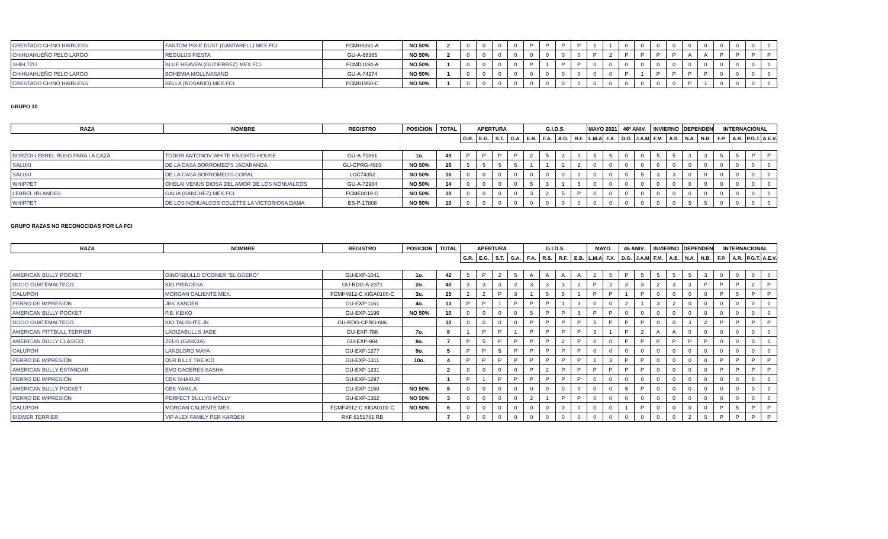| CRESTADO CHINO HAIRLESS | FANTOM PIXIE DUST (CANTARELL) MEX.FCI. | FCMH8261-A | NO 50% | 2 | 0 | 0 | 0 | 0 | P | P | P | P | 1 | 1 | 0 | 0 | 0 | 0 | 0 | 0 | 0 | 0 | 0 | 0 |
| CHIHUAHUEÑO PELO LARGO | REGULUS FIESTA | GU-A-68365 | NO 50% | 2 | 0 | 0 | 0 | 0 | 0 | 0 | 0 | 0 | P | 2 | P | P | P | P | A | A | P | P | P | P |
| SHIH TZU | BLUE HEAVEN (GUTIERREZ) MEX.FCI. | FCMD1194-A | NO 50% | 1 | 0 | 0 | 0 | 0 | P | 1 | P | P | 0 | 0 | 0 | 0 | 0 | 0 | 0 | 0 | 0 | 0 | 0 | 0 |
| CHIHUAHUEÑO PELO LARGO | BOHEMIA MOLLIVASAND | GU-A-74274 | NO 50% | 1 | 0 | 0 | 0 | 0 | 0 | 0 | 0 | 0 | 0 | 0 | P | 1 | P | P | P | P | 0 | 0 | 0 | 0 |
| CRESTADO CHINO HAIRLESS | BELLA (ROSARIO) MEX.FCI. | FCMB1950-C | NO 50% | 1 | 0 | 0 | 0 | 0 | 0 | 0 | 0 | 0 | 0 | 0 | 0 | 0 | 0 | 0 | P | 1 | 0 | 0 | 0 | 0 |
GRUPO 10
| RAZA | NOMBRE | REGISTRO | POSICION | TOTAL | APERTURA | | | | G.I.D.S. | | | | MAYO 2021 | | 46º ANIV. | | INVIERNO | | DEPENDENC | | INTERNACIONAL | | | |
| --- | --- | --- | --- | --- | --- | --- | --- | --- | --- | --- | --- | --- | --- | --- | --- | --- | --- | --- | --- | --- | --- | --- | --- | --- |
| | | | | | G.R. | E.G. | S.T. | G.A. | E.B. | F.A. | A.G. | R.F. | L.M.A. | F.X. | D.G. | J.A.M. | F.M. | A.S. | N.A. | N.B. | F.P. | A.R. | P.G.T. | A.E.V. |
| BORZOI-LEBREL RUSO PARA LA CAZA | TODOR ANTONOV WHITE KNIGHTS HOUSE | GU-A-71861 | 1o. | 49 | P | P | P | P | 2 | 5 | 3 | 3 | 5 | 5 | 0 | 0 | 5 | 5 | 3 | 3 | 5 | 5 | P | P |
| SALUKI | DE LA CASA BORROMEO'S JACARANDA | GU-CPRG-4683 | NO 50% | 26 | 5 | 5 | 5 | 5 | 1 | 1 | 2 | 2 | 0 | 0 | 0 | 0 | 0 | 0 | 0 | 0 | 0 | 0 | 0 | 0 |
| SALUKI | DE LA CASA BORROMEO'S CORAL | LOC74352 | NO 50% | 16 | 0 | 0 | 0 | 0 | 0 | 0 | 0 | 0 | 0 | 0 | 5 | 5 | 3 | 3 | 0 | 0 | 0 | 0 | 0 | 0 |
| WHIPPET | CHELAI VENUS DIOSA DEL AMOR DE LOS NONUALCOS | GU-A-72984 | NO 50% | 14 | 0 | 0 | 0 | 0 | 5 | 3 | 1 | 5 | 0 | 0 | 0 | 0 | 0 | 0 | 0 | 0 | 0 | 0 | 0 | 0 |
| LEBREL IRLANDES | GALIA (SANCHEZ) MEX.FCI. | FCME8019-G | NO 50% | 10 | 0 | 0 | 0 | 0 | 3 | 2 | 5 | P | 0 | 0 | 0 | 0 | 0 | 0 | 0 | 0 | 0 | 0 | 0 | 0 |
| WHIPPET | DE LOS NONUALCOS COLETTE LA VICTORIOSA DAMA | ES-P-17808 | NO 50% | 10 | 0 | 0 | 0 | 0 | 0 | 0 | 0 | 0 | 0 | 0 | 0 | 0 | 0 | 0 | 5 | 5 | 0 | 0 | 0 | 0 |
GRUPO RAZAS NO RECONOCIDAS POR LA FCI
| RAZA | NOMBRE | REGISTRO | POSICION | TOTAL | APERTURA | | | | G.I.D.S. | | | | MAYO | | 46 ANIV. | | INVIERNO | | DEPENDENC | | INTERNACIONAL | | | |
| --- | --- | --- | --- | --- | --- | --- | --- | --- | --- | --- | --- | --- | --- | --- | --- | --- | --- | --- | --- | --- | --- | --- | --- | --- |
| | | | | | G.R. | E.G. | S.T. | G.A. | F.A. | R.S. | R.F. | E.B. | L.M.A. | F.X. | D.G. | J.A.M. | F.M. | A.S. | N.A. | N.B. | F.P. | A.R. | P.G.T. | A.E.V. |
| AMERICAN BULLY POCKET | GINO'SBULLS O'CONER "EL GÜERO" | GU-EXP-1041 | 1o. | 42 | 5 | P | 2 | 5 | A | A | A | A | 2 | 5 | P | 5 | 5 | 5 | 5 | 3 | 0 | 0 | 0 | 0 |
| DOGO GUATEMALTECO | KIO PRINCESA | GU-RDG-A-2371 | 2o. | 40 | 3 | 3 | 3 | 2 | 3 | 3 | 3 | 2 | P | 2 | 3 | 3 | 2 | 3 | 3 | P | P | P | 2 | P |
| CALUPOH | MORGAN CALIENTE MEX. | FCMF4912-C XIGA0100-C | 3o. | 25 | 2 | 2 | P | 3 | 1 | 5 | 5 | 1 | P | P | 1 | P | 0 | 0 | 0 | 0 | P | 5 | P | P |
| PERRO DE IMPRESIÓN | JBK XANDER | GU-EXP-1161 | 4o. | 13 | P | P | 1 | P | P | P | 1 | 3 | 0 | 0 | 2 | 1 | 3 | 2 | 0 | 0 | 0 | 0 | 0 | 0 |
| AMERICAN BULLY POCKET | P.B. KEIKO | GU-EXP-1196 | NO 50% | 10 | 0 | 0 | 0 | 0 | 5 | P | P | 5 | P | P | 0 | 0 | 0 | 0 | 0 | 0 | 0 | 0 | 0 | 0 |
| DOGO GUATEMALTECO | KIO TALISHTE JR. | GU-RDG-CPRG-086 | | 10 | 0 | 0 | 0 | 0 | P | P | P | P | 5 | P | P | P | 0 | 0 | 3 | 2 | P | P | P | P |
| AMERICAN PITTBULL TERRIER | LAOIZABULLS JADE | GU-EXP-788 | 7o. | 8 | 1 | P | P | 1 | P | P | P | P | 3 | 1 | P | 2 | A | A | 0 | 0 | 0 | 0 | 0 | 0 |
| AMERICAN BULLY CLASICO | ZEUS (GARCIA) | GU-EXP-984 | 8o. | 7 | P | 5 | P | P | P | P | 2 | P | 0 | 0 | P | P | P | P | P | P | 0 | 0 | 0 | 0 |
| CALUPOH | LANDLORD MAYA | GU-EXP-1277 | 9o. | 5 | P | P | 5 | P | P | P | P | P | 0 | 0 | 0 | 0 | 0 | 0 | 0 | 0 | 0 | 0 | 0 | 0 |
| PERRO DE IMPRESIÓN | DSR BILLY THE KID | GU-EXP-1311 | 10o. | 4 | P | P | P | P | P | P | P | P | 1 | 3 | P | P | 0 | 0 | 0 | 0 | P | P | P | P |
| AMERICAN BULLY ESTANDAR | EVO CACERES SASHA | GU-EXP-1231 | | 2 | 0 | 0 | 0 | 0 | P | 2 | P | P | P | P | P | P | 0 | 0 | 0 | 0 | P | P | P | P |
| PERRO DE IMPRESIÓN | CBK SHAKUR | GU-EXP-1297 | | 1 | P | 1 | P | P | P | P | P | P | 0 | 0 | 0 | 0 | 0 | 0 | 0 | 0 | 0 | 0 | 0 | 0 |
| AMERICAN BULLY POCKET | CBK YAMILA | GU-EXP-1150 | NO 50% | 5 | 0 | 0 | 0 | 0 | 0 | 0 | 0 | 0 | 0 | 0 | 5 | P | 0 | 0 | 0 | 0 | 0 | 0 | 0 | 0 |
| PERRO DE IMPRESIÓN | PERFECT BULLYS MOLLY | GU-EXP-1362 | NO 50% | 3 | 0 | 0 | 0 | 0 | 2 | 1 | P | P | 0 | 0 | 0 | 0 | 0 | 0 | 0 | 0 | 0 | 0 | 0 | 0 |
| CALUPOH | MORGAN CALIENTE MEX. | FCMF4912-C XIGA0100-C | NO 50% | 6 | 0 | 0 | 0 | 0 | 0 | 0 | 0 | 0 | 0 | 0 | 1 | P | 0 | 0 | 0 | 0 | P | 5 | P | P |
| BIEWER TERRIER | VIP ALEX FAMILY PER KARDEN | RKF 6151781 RB | | 7 | 0 | 0 | 0 | 0 | 0 | 0 | 0 | 0 | 0 | 0 | 0 | 0 | 0 | 0 | 2 | 5 | P | P | P | P |